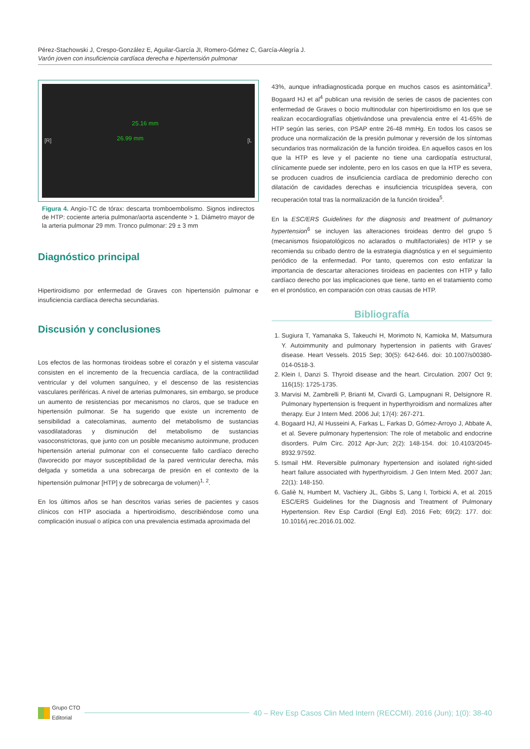Pérez-Stachowski J, Crespo-González E, Aguilar-García JI, Romero-Gómez C, García-Alegría J.
Varón joven con insuficiencia cardíaca derecha e hipertensión pulmonar
[R]
25.16 mm
26.99 mm
[L
Figura 4. Angio-TC de tórax: descarta tromboembolismo. Signos indirectos de HTP: cociente arteria pulmonar/aorta ascendente > 1. Diámetro mayor de la arteria pulmonar 29 mm. Tronco pulmonar: 29 ± 3 mm
Diagnóstico principal
Hipertiroidismo por enfermedad de Graves con hipertensión pulmonar e insuficiencia cardíaca derecha secundarias.
Discusión y conclusiones
Los efectos de las hormonas tiroideas sobre el corazón y el sistema vascular consisten en el incremento de la frecuencia cardíaca, de la contractilidad ventricular y del volumen sanguíneo, y el descenso de las resistencias vasculares periféricas. A nivel de arterias pulmonares, sin embargo, se produce un aumento de resistencias por mecanismos no claros, que se traduce en hipertensión pulmonar. Se ha sugerido que existe un incremento de sensibilidad a catecolaminas, aumento del metabolismo de sustancias vasodilatadoras y disminución del metabolismo de sustancias vasoconstrictoras, que junto con un posible mecanismo autoinmune, producen hipertensión arterial pulmonar con el consecuente fallo cardíaco derecho (favorecido por mayor susceptibilidad de la pared ventricular derecha, más delgada y sometida a una sobrecarga de presión en el contexto de la hipertensión pulmonar [HTP] y de sobrecarga de volumen)<sup>1, 2</sup>.
En los últimos años se han descritos varias series de pacientes y casos clínicos con HTP asociada a hipertiroidismo, describiéndose como una complicación inusual o atípica con una prevalencia estimada aproximada del
43%, aunque infradiagnosticada porque en muchos casos es asintomática<sup>3</sup>. Bogaard HJ et al<sup>4</sup> publican una revisión de series de casos de pacientes con enfermedad de Graves o bocio multinodular con hipertiroidismo en los que se realizan ecocardiografías objetivándose una prevalencia entre el 41-65% de HTP según las series, con PSAP entre 26-48 mmHg. En todos los casos se produce una normalización de la presión pulmonar y reversión de los síntomas secundarios tras normalización de la función tiroidea. En aquellos casos en los que la HTP es leve y el paciente no tiene una cardiopatía estructural, clínicamente puede ser indolente, pero en los casos en que la HTP es severa, se producen cuadros de insuficiencia cardíaca de predominio derecho con dilatación de cavidades derechas e insuficiencia tricuspídea severa, con recuperación total tras la normalización de la función tiroidea<sup>5</sup>.
En la ESC/ERS Guidelines for the diagnosis and treatment of pulmanory hypertension<sup>6</sup> se incluyen las alteraciones tiroideas dentro del grupo 5 (mecanismos fisiopatológicos no aclarados o multifactoriales) de HTP y se recomienda su cribado dentro de la estrategia diagnóstica y en el seguimiento periódico de la enfermedad. Por tanto, queremos con esto enfatizar la importancia de descartar alteraciones tiroideas en pacientes con HTP y fallo cardíaco derecho por las implicaciones que tiene, tanto en el tratamiento como en el pronóstico, en comparación con otras causas de HTP.
Bibliografía
1. Sugiura T, Yamanaka S, Takeuchi H, Morimoto N, Kamioka M, Matsumura Y. Autoimmunity and pulmonary hypertension in patients with Graves' disease. Heart Vessels. 2015 Sep; 30(5): 642-646. doi: 10.1007/s00380-014-0518-3.
2. Klein I, Danzi S. Thyroid disease and the heart. Circulation. 2007 Oct 9; 116(15): 1725-1735.
3. Marvisi M, Zambrelli P, Brianti M, Civardi G, Lampugnani R, Delsignore R. Pulmonary hypertension is frequent in hyperthyroidism and normalizes after therapy. Eur J Intern Med. 2006 Jul; 17(4): 267-271.
4. Bogaard HJ, Al Husseini A, Farkas L, Farkas D, Gómez-Arroyo J, Abbate A, et al. Severe pulmonary hypertension: The role of metabolic and endocrine disorders. Pulm Circ. 2012 Apr-Jun; 2(2): 148-154. doi: 10.4103/2045-8932.97592.
5. Ismail HM. Reversible pulmonary hypertension and isolated right-sided heart failure associated with hyperthyroidism. J Gen Intern Med. 2007 Jan; 22(1): 148-150.
6. Galiè N, Humbert M, Vachiery JL, Gibbs S, Lang I, Torbicki A, et al. 2015 ESC/ERS Guidelines for the Diagnosis and Treatment of Pulmonary Hypertension. Rev Esp Cardiol (Engl Ed). 2016 Feb; 69(2): 177. doi: 10.1016/j.rec.2016.01.002.
Grupo CTO
Editorial
40 – Rev Esp Casos Clin Med Intern (RECCMI). 2016 (Jun); 1(0): 38-40